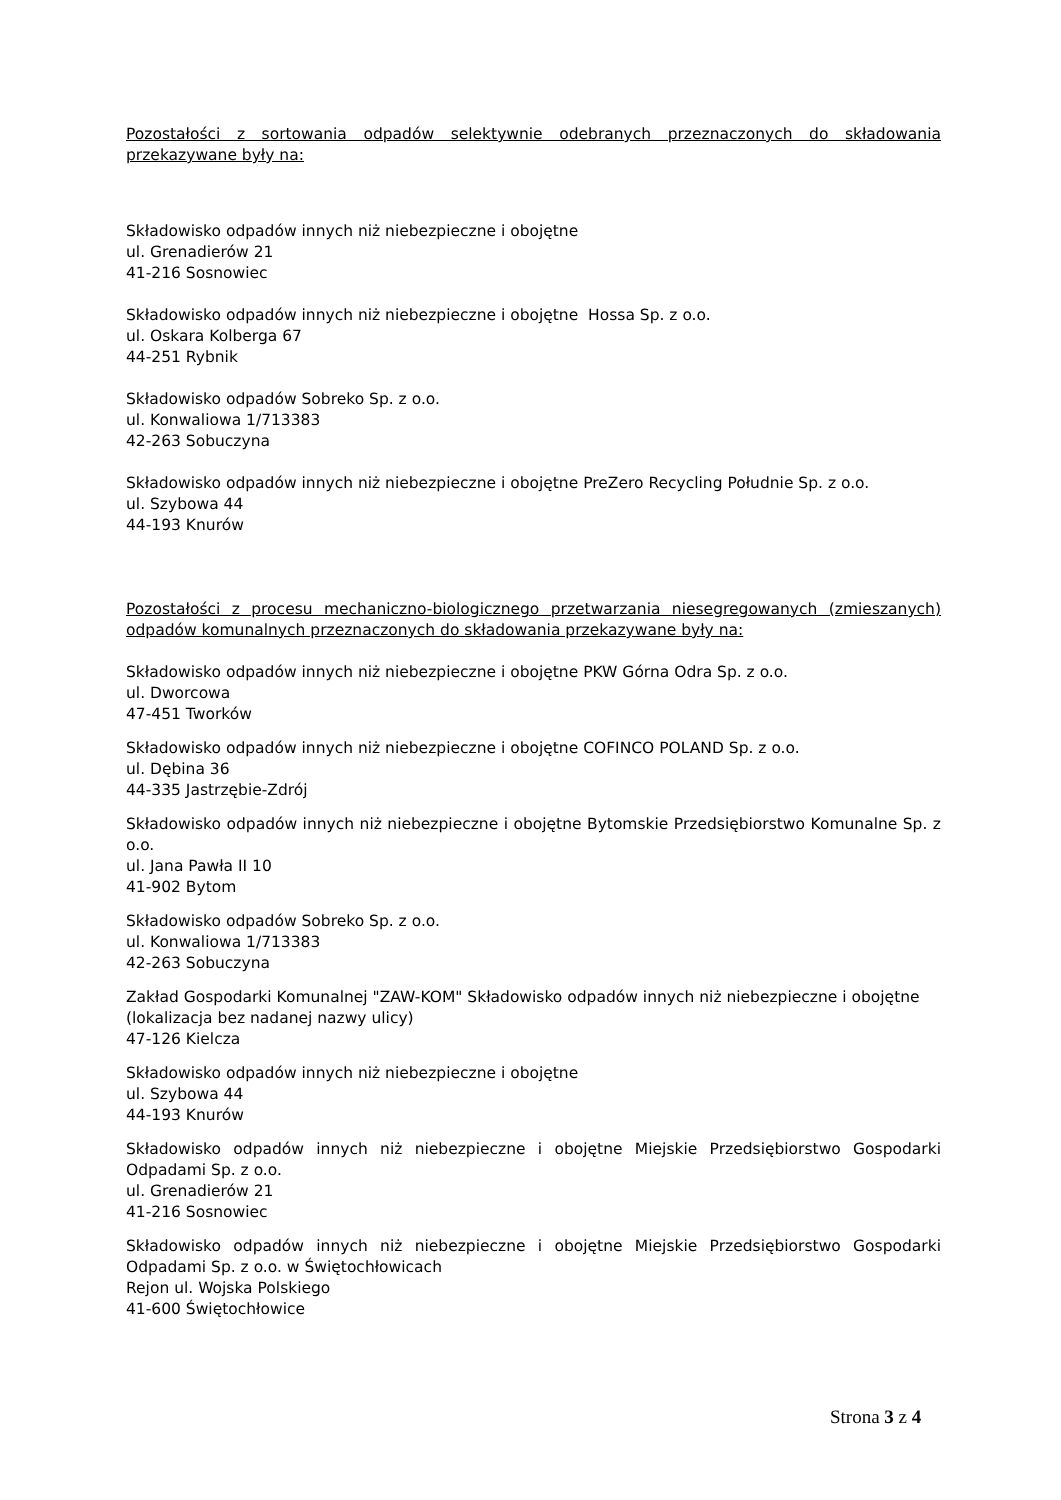Pozostałości z sortowania odpadów selektywnie odebranych przeznaczonych do składowania przekazywane były na:
Składowisko odpadów innych niż niebezpieczne i obojętne
ul. Grenadierów 21
41-216 Sosnowiec
Składowisko odpadów innych niż niebezpieczne i obojętne Hossa Sp. z o.o.
ul. Oskara Kolberga 67
44-251 Rybnik
Składowisko odpadów Sobreko Sp. z o.o.
ul. Konwaliowa 1/713383
42-263 Sobuczyna
Składowisko odpadów innych niż niebezpieczne i obojętne PreZero Recycling Południe Sp. z o.o.
ul. Szybowa 44
44-193 Knurów
Pozostałości z procesu mechaniczno-biologicznego przetwarzania niesegregowanych (zmieszanych) odpadów komunalnych przeznaczonych do składowania przekazywane były na:
Składowisko odpadów innych niż niebezpieczne i obojętne PKW Górna Odra Sp. z o.o.
ul. Dworcowa
47-451 Tworków
Składowisko odpadów innych niż niebezpieczne i obojętne COFINCO POLAND Sp. z o.o.
ul. Dębina 36
44-335 Jastrzębie-Zdrój
Składowisko odpadów innych niż niebezpieczne i obojętne Bytomskie Przedsiębiorstwo Komunalne Sp. z o.o.
ul. Jana Pawła II 10
41-902 Bytom
Składowisko odpadów Sobreko Sp. z o.o.
ul. Konwaliowa 1/713383
42-263 Sobuczyna
Zakład Gospodarki Komunalnej "ZAW-KOM" Składowisko odpadów innych niż niebezpieczne i obojętne (lokalizacja bez nadanej nazwy ulicy)
47-126 Kielcza
Składowisko odpadów innych niż niebezpieczne i obojętne
ul. Szybowa 44
44-193 Knurów
Składowisko odpadów innych niż niebezpieczne i obojętne Miejskie Przedsiębiorstwo Gospodarki Odpadami Sp. z o.o.
ul. Grenadierów 21
41-216 Sosnowiec
Składowisko odpadów innych niż niebezpieczne i obojętne Miejskie Przedsiębiorstwo Gospodarki Odpadami Sp. z o.o. w Świętochłowicach
Rejon ul. Wojska Polskiego
41-600 Świętochłowice
Strona 3 z 4